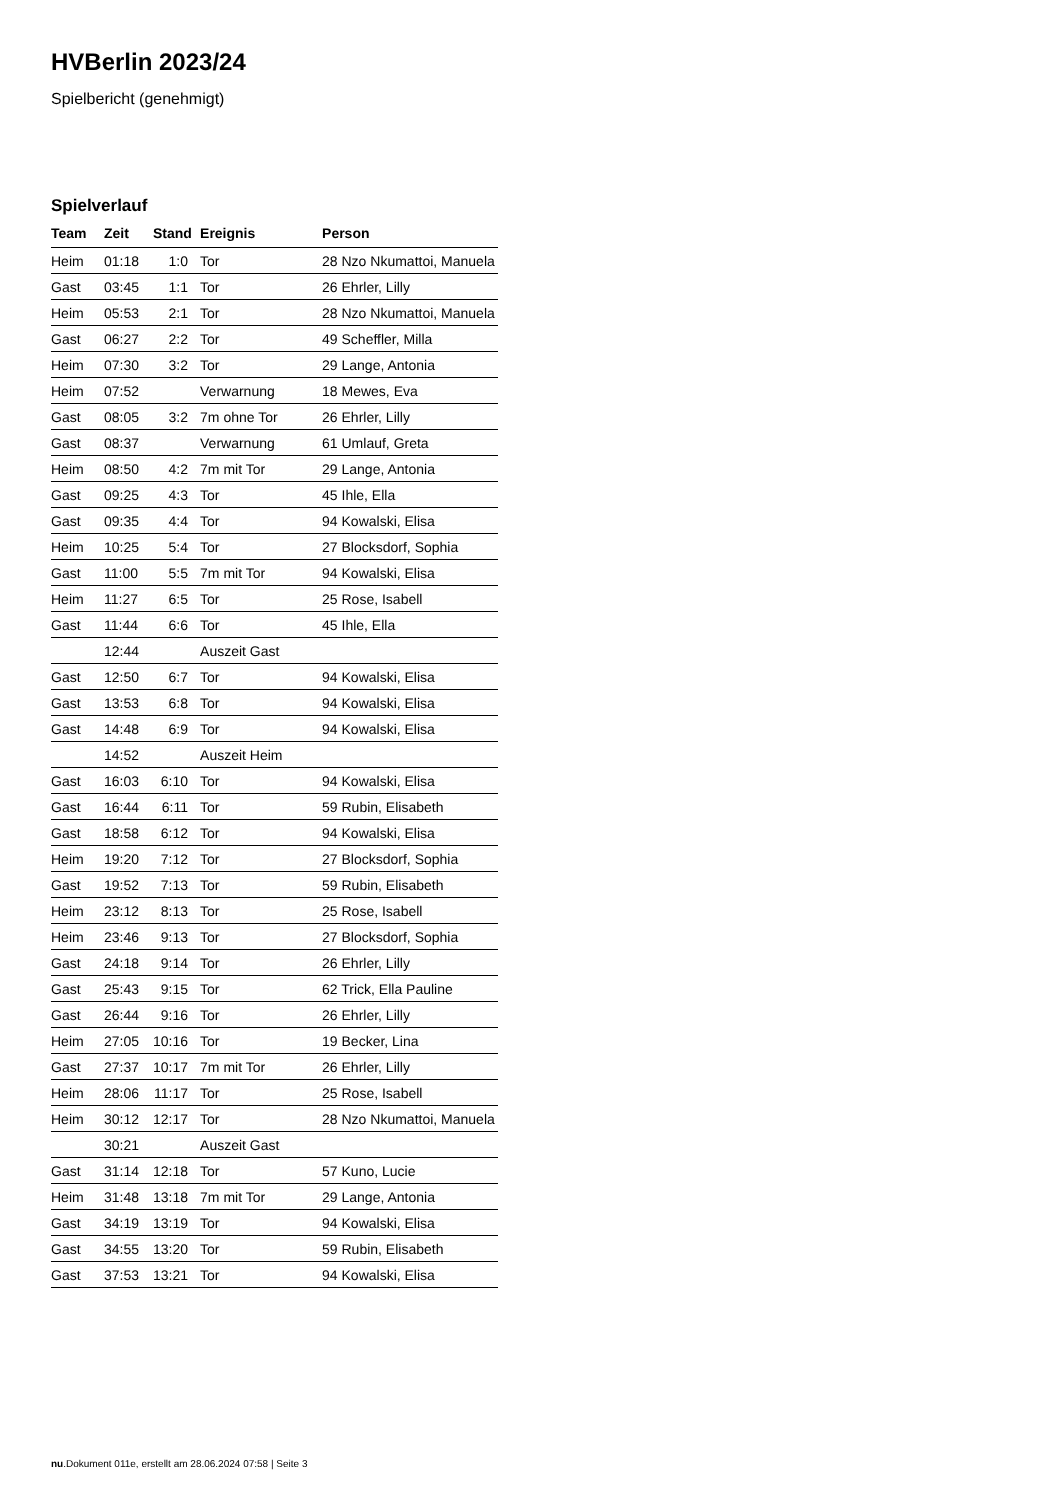HVBerlin 2023/24
Spielbericht (genehmigt)
Spielverlauf
| Team | Zeit | Stand | Ereignis | Person |
| --- | --- | --- | --- | --- |
| Heim | 01:18 | 1:0 | Tor | 28 Nzo Nkumattoi, Manuela |
| Gast | 03:45 | 1:1 | Tor | 26 Ehrler, Lilly |
| Heim | 05:53 | 2:1 | Tor | 28 Nzo Nkumattoi, Manuela |
| Gast | 06:27 | 2:2 | Tor | 49 Scheffler, Milla |
| Heim | 07:30 | 3:2 | Tor | 29 Lange, Antonia |
| Heim | 07:52 | | Verwarnung | 18 Mewes, Eva |
| Gast | 08:05 | 3:2 | 7m ohne Tor | 26 Ehrler, Lilly |
| Gast | 08:37 | | Verwarnung | 61 Umlauf, Greta |
| Heim | 08:50 | 4:2 | 7m mit Tor | 29 Lange, Antonia |
| Gast | 09:25 | 4:3 | Tor | 45 Ihle, Ella |
| Gast | 09:35 | 4:4 | Tor | 94 Kowalski, Elisa |
| Heim | 10:25 | 5:4 | Tor | 27 Blocksdorf, Sophia |
| Gast | 11:00 | 5:5 | 7m mit Tor | 94 Kowalski, Elisa |
| Heim | 11:27 | 6:5 | Tor | 25 Rose, Isabell |
| Gast | 11:44 | 6:6 | Tor | 45 Ihle, Ella |
| | 12:44 | | Auszeit Gast | |
| Gast | 12:50 | 6:7 | Tor | 94 Kowalski, Elisa |
| Gast | 13:53 | 6:8 | Tor | 94 Kowalski, Elisa |
| Gast | 14:48 | 6:9 | Tor | 94 Kowalski, Elisa |
| | 14:52 | | Auszeit Heim | |
| Gast | 16:03 | 6:10 | Tor | 94 Kowalski, Elisa |
| Gast | 16:44 | 6:11 | Tor | 59 Rubin, Elisabeth |
| Gast | 18:58 | 6:12 | Tor | 94 Kowalski, Elisa |
| Heim | 19:20 | 7:12 | Tor | 27 Blocksdorf, Sophia |
| Gast | 19:52 | 7:13 | Tor | 59 Rubin, Elisabeth |
| Heim | 23:12 | 8:13 | Tor | 25 Rose, Isabell |
| Heim | 23:46 | 9:13 | Tor | 27 Blocksdorf, Sophia |
| Gast | 24:18 | 9:14 | Tor | 26 Ehrler, Lilly |
| Gast | 25:43 | 9:15 | Tor | 62 Trick, Ella Pauline |
| Gast | 26:44 | 9:16 | Tor | 26 Ehrler, Lilly |
| Heim | 27:05 | 10:16 | Tor | 19 Becker, Lina |
| Gast | 27:37 | 10:17 | 7m mit Tor | 26 Ehrler, Lilly |
| Heim | 28:06 | 11:17 | Tor | 25 Rose, Isabell |
| Heim | 30:12 | 12:17 | Tor | 28 Nzo Nkumattoi, Manuela |
| | 30:21 | | Auszeit Gast | |
| Gast | 31:14 | 12:18 | Tor | 57 Kuno, Lucie |
| Heim | 31:48 | 13:18 | 7m mit Tor | 29 Lange, Antonia |
| Gast | 34:19 | 13:19 | Tor | 94 Kowalski, Elisa |
| Gast | 34:55 | 13:20 | Tor | 59 Rubin, Elisabeth |
| Gast | 37:53 | 13:21 | Tor | 94 Kowalski, Elisa |
nu.Dokument 011e, erstellt am 28.06.2024 07:58 | Seite 3